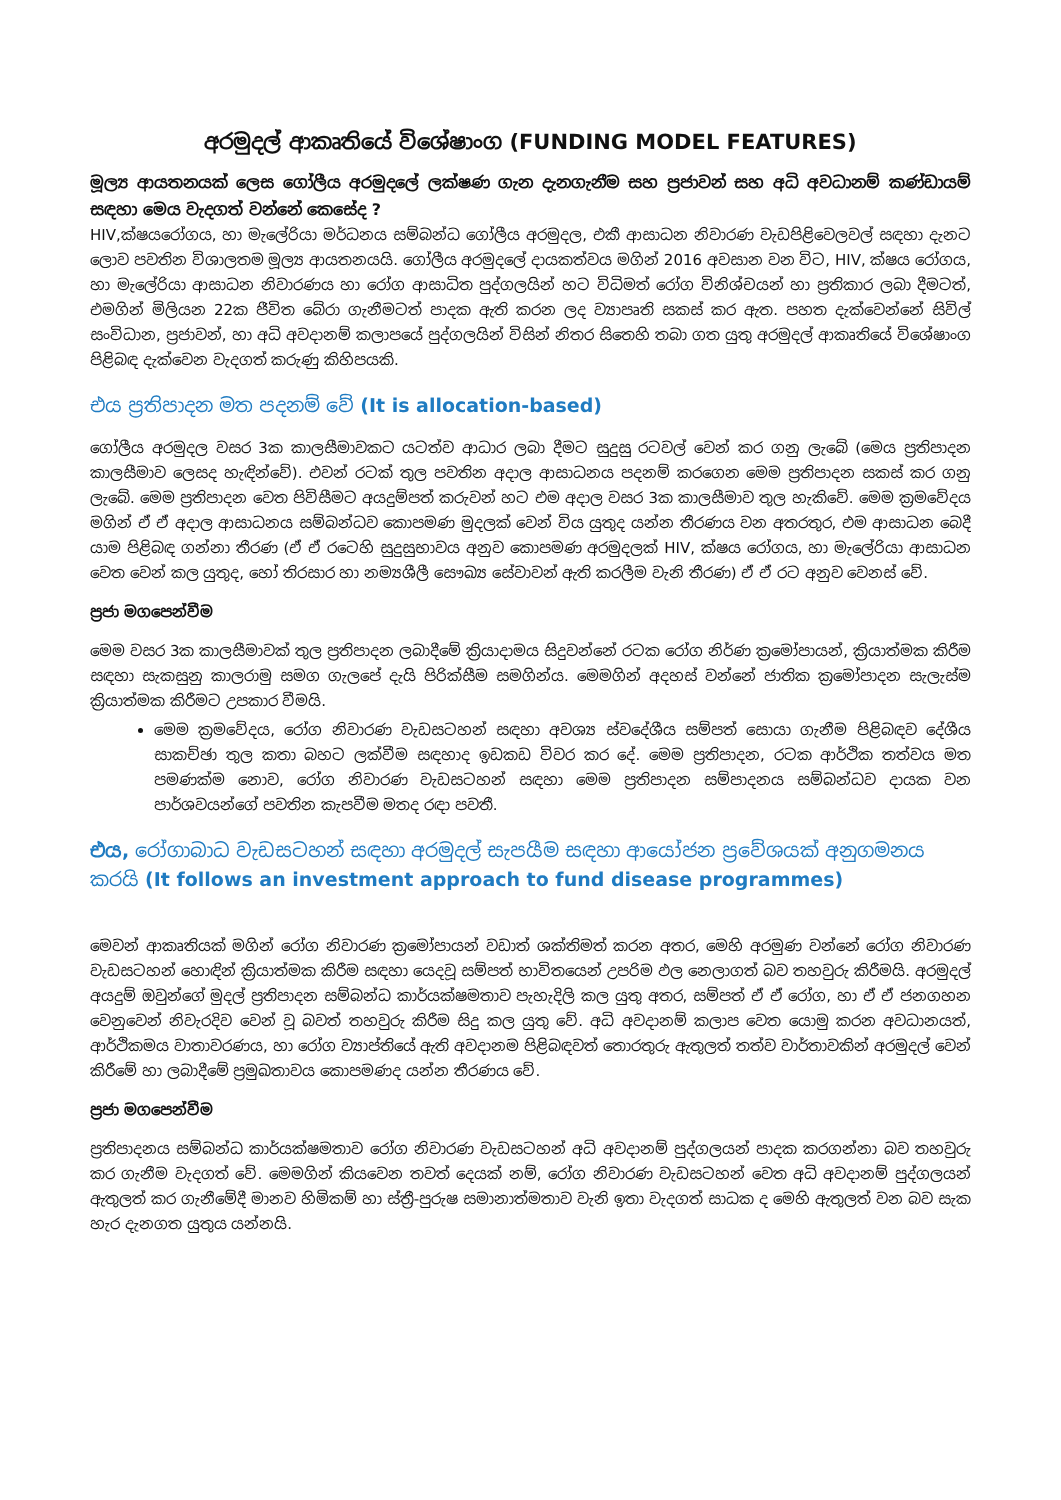අරමුදල් ආකෘතියේ විශේෂාංග (FUNDING MODEL FEATURES)
මූල්‍ය ආයතනයක් ලෙස ගෝලීය අරමුදලේ ලක්ෂණ ගැන දැනගැනීම සහ ප්‍රජාවන් සහ අධි අවධානම් කණ්ඩායම් සඳහා මෙය වැදගත් වන්නේ කෙසේද ?
HIV,ක්ෂයරෝගය, හා මැලේරියා මර්ධනය සම්බන්ධ ගෝලීය අරමුදල, එකී ආසාධන නිවාරණ වැඩපිළිවෙලවල් සඳහා දැනට ලොව පවතින විශාලතම මූල්‍ය ආයතනයයි. ගෝලීය අරමුදලේ දායකත්වය මගින් 2016 අවසාන වන විට, HIV, ක්ෂය රෝගය, හා මැලේරියා ආසාධන නිවාරණය හා රෝග ආසාධිත පුද්ගලයින් හට විධිමත් රෝග විනිශ්චයන් හා ප්‍රතිකාර ලබා දීමටත්, එමගින් මිලියන 22ක ජීවිත බේරා ගැනීමටත් පාදක ඇති කරන ලද ව්‍යාපෘති සකස් කර ඇත. පහත දැක්වෙන්නේ සිවිල් සංවිධාන, ප්‍රජාවන්, හා අධි අවදානම් කලාපයේ පුද්ගලයින් විසින් නිතර සිතෙහි තබා ගත යුතු අරමුදල් ආකෘතියේ විශේෂාංග පිළිබඳ දැක්වෙන වැදගත් කරුණු කිහිපයකි.
එය ප්‍රතිපාදන මත පදනම් වේ (It is allocation-based)
ගෝලීය අරමුදල වසර 3ක කාලසීමාවකට යටත්ව ආධාර ලබා දීමට සුදුසු රටවල් වෙන් කර ගනු ලැබේ (මෙය ප්‍රතිපාදන කාලසීමාව ලෙසද හැඳින්වේ). එවන් රටක් තුල පවතින අදාල ආසාධනය පදනම් කරගෙන මෙම ප්‍රතිපාදන සකස් කර ගනු ලැබේ. මෙම ප්‍රතිපාදන වෙත පිවිසීමට අයදුම්පත් කරුවන් හට එම අදාල වසර 3ක කාලසීමාව තුල හැකිවේ. මෙම ක්‍රමවේදය මගින් ඒ ඒ අදාල ආසාධනය සම්බන්ධව කොපමණ මුදලක් වෙන් විය යුතුද යන්න තීරණය වන අතරතුර, එම ආසාධන බෙදී යාම පිළිබඳ ගන්නා තීරණ (ඒ ඒ රටෙහි සුදුසුභාවය අනුව කොපමණ අරමුදලක් HIV, ක්ෂය රෝගය, හා මැලේරියා ආසාධන වෙත වෙන් කල යුතුද, හෝ තිරසාර හා නම්‍යශීලී සෞඛ්‍ය සේවාවන් ඇති කරලීම වැනි තීරණ) ඒ ඒ රට අනුව වෙනස් වේ.
ප්‍රජා මගපෙන්වීම
මෙම වසර 3ක කාලසීමාවක් තුල ප්‍රතිපාදන ලබාදීමේ ක්‍රියාදාමය සිදුවන්නේ රටක රෝග නිර්ණ ක්‍රමෝපායන්, ක්‍රියාත්මක කිරීම සඳහා සැකසුනු කාලරාමු සමග ගැලපේ දැයි පිරික්සීම සමගින්ය. මෙමගින් අදහස් වන්නේ ජාතික ක්‍රමෝපාදන සැලැස්ම ක්‍රියාත්මක කිරීමට උපකාර වීමයි.
මෙම ක්‍රමවේදය, රෝග නිවාරණ වැඩසටහන් සඳහා අවශ්‍ය ස්වදේශීය සම්පත් සොයා ගැනීම පිළිබඳව දේශීය සාකච්ඡා තුල කතා බහට ලක්වීම සඳහාද ඉඩකඩ විවර කර දේ. මෙම ප්‍රතිපාදන, රටක ආර්ථික තත්වය මත පමණක්ම නොව, රෝග නිවාරණ වැඩසටහන් සඳහා මෙම ප්‍රතිපාදන සම්පාදනය සම්බන්ධව දායක වන පාර්ශවයන්ගේ පවතින කැපවීම මතද රඳා පවතී.
එය, රෝගාබාධ වැඩසටහන් සඳහා අරමුදල් සැපයීම සඳහා ආයෝජන ප්‍රවේශයක් අනුගමනය කරයි (It follows an investment approach to fund disease programmes)
මෙවන් ආකෘතියක් මගින් රෝග නිවාරණ ක්‍රමෝපායන් වඩාත් ශක්තිමත් කරන අතර, මෙහි අරමුණ වන්නේ රෝග නිවාරණ වැඩසටහන් හොඳින් ක්‍රියාත්මක කිරීම සඳහා යෙදවූ සම්පත් භාවිතයෙන් උපරිම ඵල නෙලාගත් බව තහවුරු කිරීමයි. අරමුදල් අයදුම් ඔවුන්ගේ මුදල් ප්‍රතිපාදන සම්බන්ධ කාර්යක්ෂමතාව පැහැදිලි කල යුතු අතර, සම්පත් ඒ ඒ රෝග, හා ඒ ඒ ජනගහන වෙනුවෙන් නිවැරදිව වෙන් වූ බවත් තහවුරු කිරීම සිදු කල යුතු වේ. අධි අවදානම් කලාප වෙත යොමු කරන අවධානයත්, ආර්ථිකමය වාතාවරණය, හා රෝග ව්‍යාප්තියේ ඇති අවදානම පිළිබඳවත් තොරතුරු ඇතුලත් තත්ව වාර්තාවකින් අරමුදල් වෙන් කිරීමේ හා ලබාදීමේ ප්‍රමුඛතාවය කොපමණද යන්න තීරණය වේ.
ප්‍රජා මගපෙන්වීම
ප්‍රතිපාදනය සම්බන්ධ කාර්යක්ෂමතාව රෝග නිවාරණ වැඩසටහන් අධි අවදානම් පුද්ගලයන් පාදක කරගන්නා බව තහවුරු කර ගැනීම වැදගත් වේ. මෙමගින් කියවෙන තවත් දෙයක් නම්, රෝග නිවාරණ වැඩසටහන් වෙත අධි අවදානම් පුද්ගලයන් ඇතුලත් කර ගැනීමේදී මානව හිමිකම් හා ස්ත්‍රී-පුරුෂ සමානාත්මතාව වැනි ඉතා වැදගත් සාධක ද මෙහි ඇතුලත් වන බව සැක හැර දැනගත යුතුය යන්නයි.